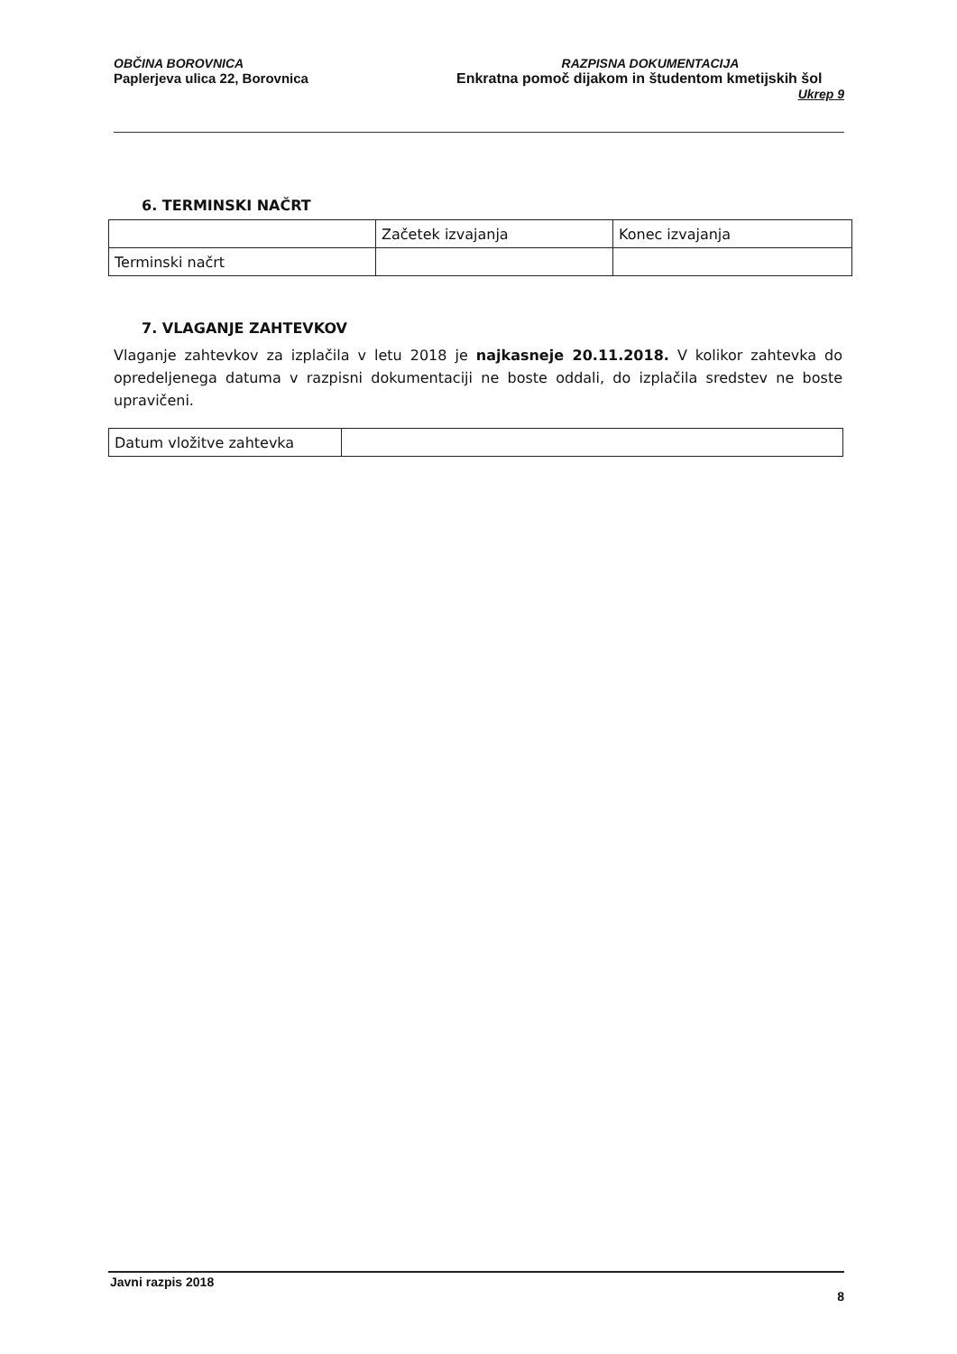OBČINA BOROVNICA
Paplerjeva ulica 22, Borovnica
RAZPISNA DOKUMENTACIJA
Enkratna pomoč dijakom in študentom kmetijskih šol
Ukrep 9
6. TERMINSKI NAČRT
| | Začetek izvajanja | Konec izvajanja |
| Terminski načrt | | |
7. VLAGANJE ZAHTEVKOV
Vlaganje zahtevkov za izplačila v letu 2018 je najkasneje 20.11.2018. V kolikor zahtevka do opredeljenega datuma v razpisni dokumentaciji ne boste oddali, do izplačila sredstev ne boste upravičeni.
| Datum vložitve zahtevka | |
Javni razpis 2018
8